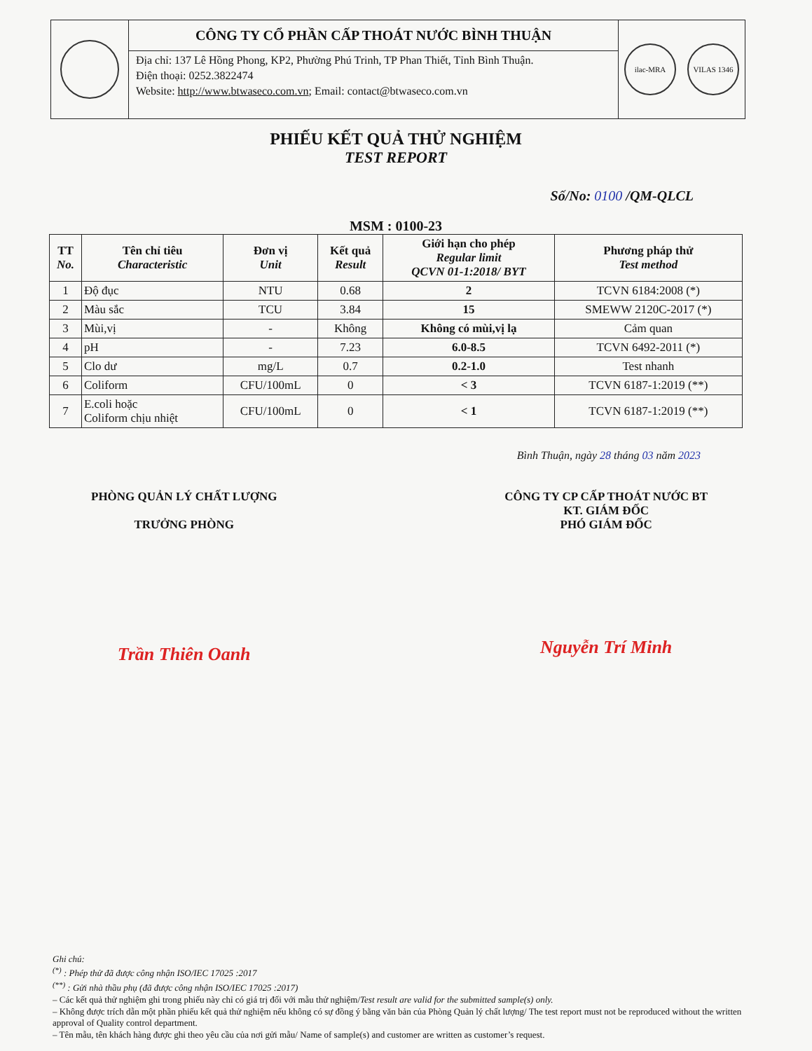CÔNG TY CỔ PHẦN CẤP THOÁT NƯỚC BÌNH THUẬN
Địa chỉ: 137 Lê Hồng Phong, KP2, Phường Phú Trinh, TP Phan Thiết, Tỉnh Bình Thuận.
Điện thoại: 0252.3822474
Website: http://www.btwaseco.com.vn; Email: contact@btwaseco.com.vn
ilac-MRA VILAS 1346
PHIẾU KẾT QUẢ THỬ NGHIỆM
TEST REPORT
Số/No: 0100 /QM-QLCL
MSM : 0100-23
| TT No. | Tên chỉ tiêu Characteristic | Đơn vị Unit | Kết quả Result | Giới hạn cho phép Regular limit QCVN 01-1:2018/ BYT | Phương pháp thử Test method |
| --- | --- | --- | --- | --- | --- |
| 1 | Độ đục | NTU | 0.68 | 2 | TCVN 6184:2008 (*) |
| 2 | Màu sắc | TCU | 3.84 | 15 | SMEWW 2120C-2017 (*) |
| 3 | Mùi,vị | - | Không | Không có mùi,vị lạ | Cảm quan |
| 4 | pH | - | 7.23 | 6.0-8.5 | TCVN 6492-2011 (*) |
| 5 | Clo dư | mg/L | 0.7 | 0.2-1.0 | Test nhanh |
| 6 | Coliform | CFU/100mL | 0 | < 3 | TCVN 6187-1:2019 (**) |
| 7 | E.coli hoặc Coliform chịu nhiệt | CFU/100mL | 0 | < 1 | TCVN 6187-1:2019 (**) |
Bình Thuận, ngày 28 tháng 03 năm 2023
PHÒNG QUẢN LÝ CHẤT LƯỢNG
TRƯỞNG PHÒNG
Trần Thiên Oanh
CÔNG TY CP CẤP THOÁT NƯỚC BT
KT. GIÁM ĐỐC
PHÓ GIÁM ĐỐC
Nguyễn Trí Minh
Ghi chú:
<sup>(*)</sup> : Phép thử đã được công nhận ISO/IEC 17025 :2017
<sup>(**)</sup> : Gửi nhà thầu phụ (đã được công nhận ISO/IEC 17025 :2017)
– Các kết quả thử nghiệm ghi trong phiếu này chỉ có giá trị đối với mẫu thử nghiệm/Test result are valid for the submitted sample(s) only.
– Không được trích dẫn một phần phiếu kết quả thử nghiệm nếu không có sự đồng ý bằng văn bản của Phòng Quản lý chất lượng/ The test report must not be reproduced without the written approval of Quality control department.
– Tên mẫu, tên khách hàng được ghi theo yêu cầu của nơi gửi mẫu/ Name of sample(s) and customer are written as customer’s request.